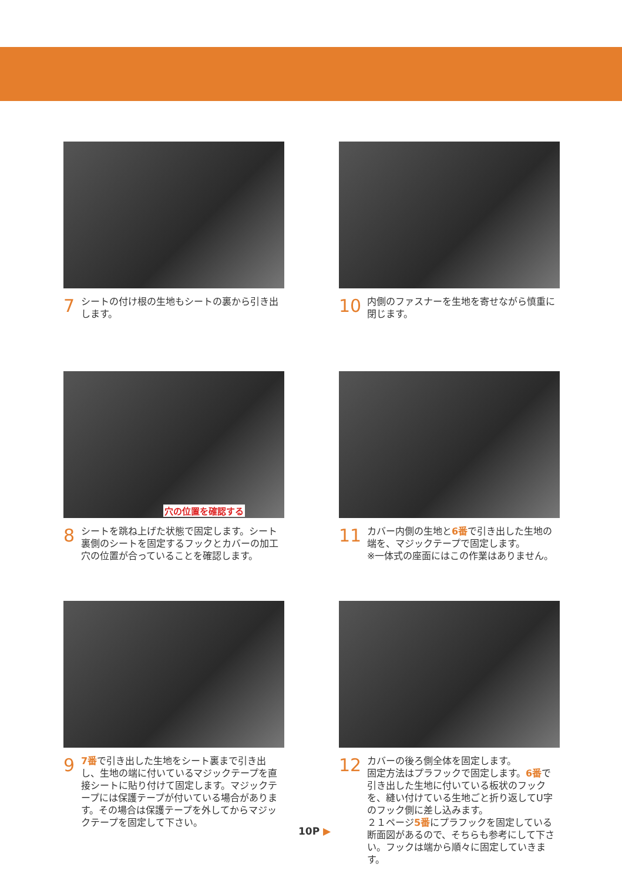7 シートの付け根の生地もシートの裏から引き出します。
10 内側のファスナーを生地を寄せながら慎重に閉じます。
穴の位置を確認する
8 シートを跳ね上げた状態で固定します。シート裏側のシートを固定するフックとカバーの加工穴の位置が合っていることを確認します。
11 カバー内側の生地と6番で引き出した生地の端を、マジックテープで固定します。
※一体式の座面にはこの作業はありません。
9 7番で引き出した生地をシート裏まで引き出し、生地の端に付いているマジックテープを直接シートに貼り付けて固定します。マジックテープには保護テープが付いている場合があります。その場合は保護テープを外してからマジックテープを固定して下さい。
12 カバーの後ろ側全体を固定します。
固定方法はプラフックで固定します。6番で引き出した生地に付いている板状のフックを、縫い付けている生地ごと折り返してU字のフック側に差し込みます。
２１ページ5番にプラフックを固定している断面図があるので、そちらも参考にして下さい。フックは端から順々に固定していきます。
10P ▶